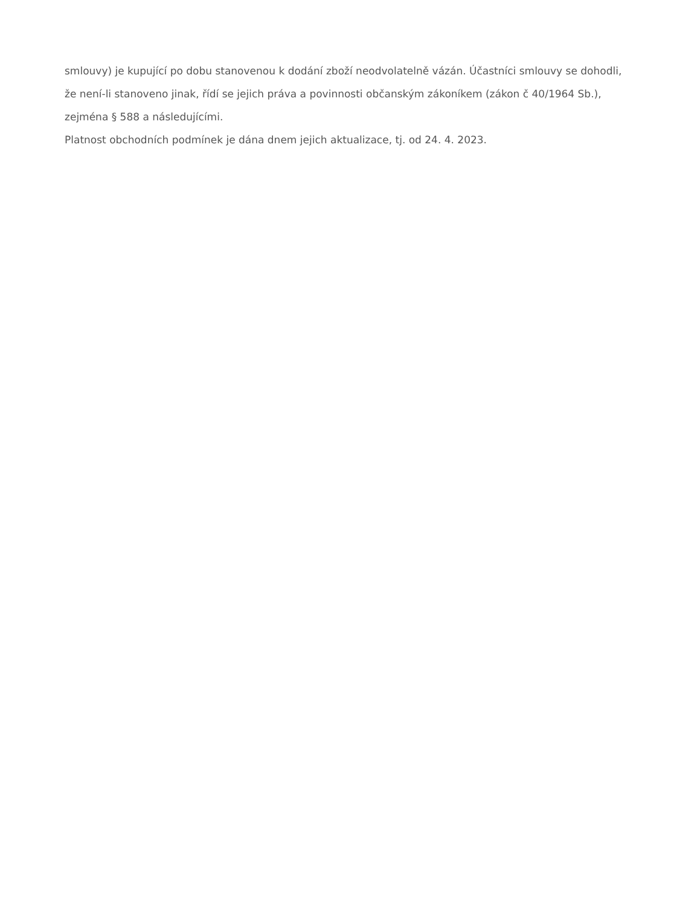smlouvy) je kupující po dobu stanovenou k dodání zboží neodvolatelně vázán. Účastníci smlouvy se dohodli, že není-li stanoveno jinak, řídí se jejich práva a povinnosti občanským zákoníkem (zákon č 40/1964 Sb.), zejména § 588 a následujícími.
Platnost obchodních podmínek je dána dnem jejich aktualizace, tj. od 24. 4. 2023.